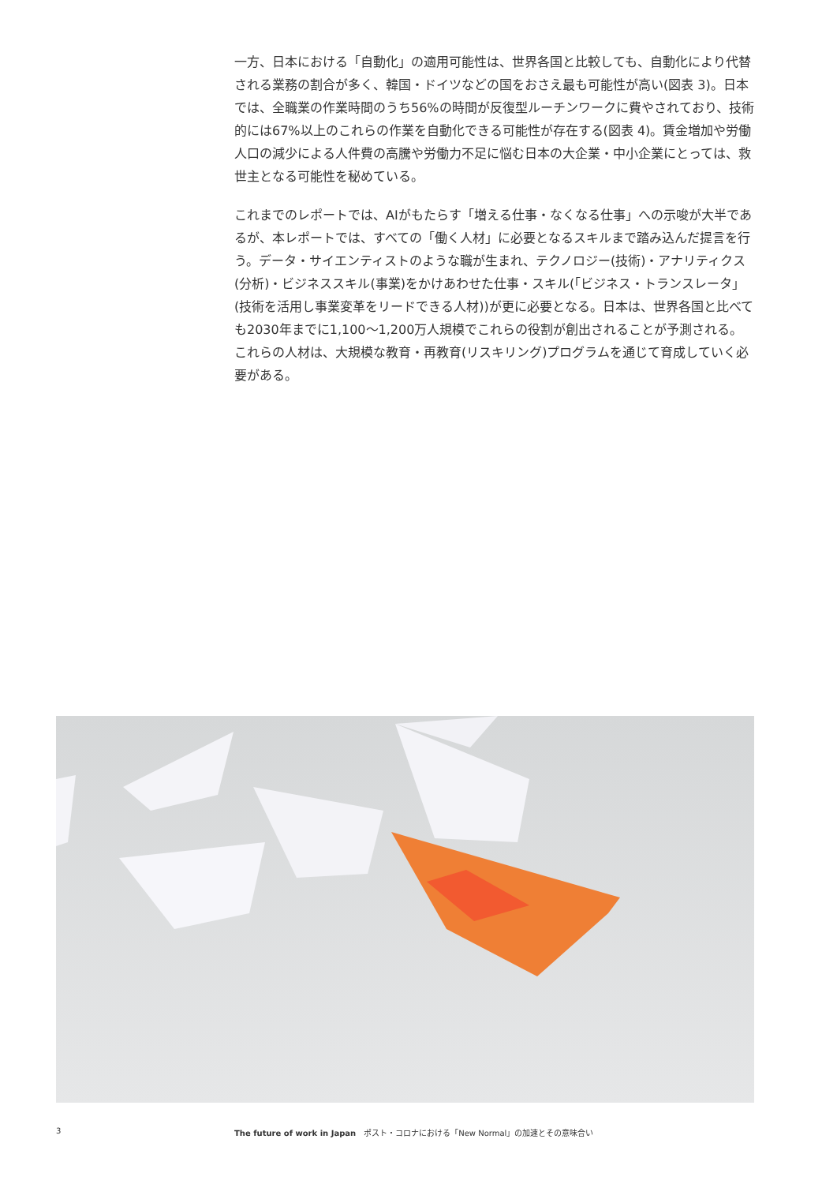一方、日本における「自動化」の適用可能性は、世界各国と比較しても、自動化により代替される業務の割合が多く、韓国・ドイツなどの国をおさえ最も可能性が高い(図表 3)。日本では、全職業の作業時間のうち56%の時間が反復型ルーチンワークに費やされており、技術的には67%以上のこれらの作業を自動化できる可能性が存在する(図表 4)。賃金増加や労働人口の減少による人件費の高騰や労働力不足に悩む日本の大企業・中小企業にとっては、救世主となる可能性を秘めている。
これまでのレポートでは、AIがもたらす「増える仕事・なくなる仕事」への示唆が大半であるが、本レポートでは、すべての「働く人材」に必要となるスキルまで踏み込んだ提言を行う。データ・サイエンティストのような職が生まれ、テクノロジー(技術)・アナリティクス(分析)・ビジネススキル(事業)をかけあわせた仕事・スキル(「ビジネス・トランスレータ」(技術を活用し事業変革をリードできる人材))が更に必要となる。日本は、世界各国と比べても2030年までに1,100〜1,200万人規模でこれらの役割が創出されることが予測される。これらの人材は、大規模な教育・再教育(リスキリング)プログラムを通じて育成していく必要がある。
3 The future of work in Japan　ポスト・コロナにおける「New Normal」の加速とその意味合い